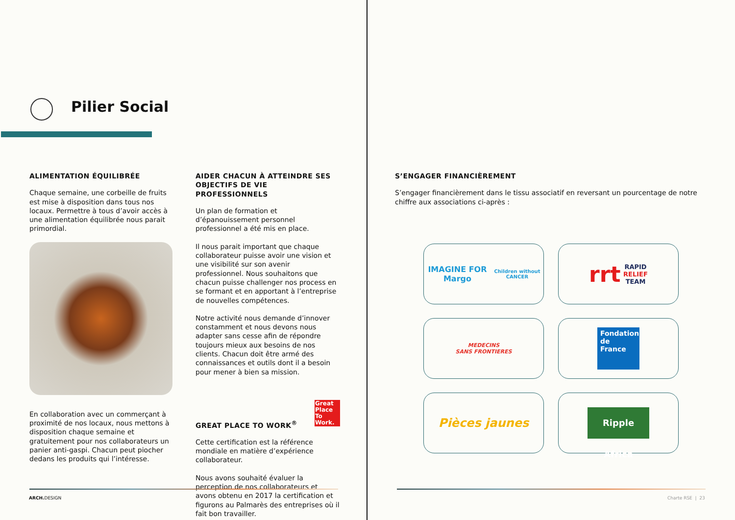Pilier Social
ALIMENTATION ÉQUILIBRÉE
Chaque semaine, une corbeille de fruits est mise à disposition dans tous nos locaux. Permettre à tous d’avoir accès à une alimentation équilibrée nous parait primordial.
En collaboration avec un commerçant à proximité de nos locaux, nous mettons à disposition chaque semaine et gratuitement pour nos collaborateurs un panier anti-gaspi. Chacun peut piocher dedans les produits qui l’intéresse.
AIDER CHACUN À ATTEINDRE SES OBJECTIFS DE VIE PROFESSIONNELS
Un plan de formation et d’épanouissement personnel professionnel a été mis en place.
Il nous parait important que chaque collaborateur puisse avoir une vision et une visibilité sur son avenir professionnel. Nous souhaitons que chacun puisse challenger nos process en se formant et en apportant à l’entreprise de nouvelles compétences.
Notre activité nous demande d’innover constamment et nous devons nous adapter sans cesse afin de répondre toujours mieux aux besoins de nos clients. Chacun doit être armé des connaissances et outils dont il a besoin pour mener à bien sa mission.
Great Place To Work.
GREAT PLACE TO WORK<sup>®</sup>
Cette certification est la référence mondiale en matière d’expérience collaborateur.
Nous avons souhaité évaluer la perception de nos collaborateurs et avons obtenu en 2017 la certification et figurons au Palmarès des entreprises où il fait bon travailler.
ARCH. DESIGN
S’ENGAGER FINANCIÈREMENT
S’engager financièrement dans le tissu associatif en reversant un pourcentage de notre chiffre aux associations ci-après :
IMAGINE FOR Margo
Children without CANCER
rrt RAPID
RELIEF
TEAM
MEDECINS
SANS FRONTIERES
Fondation de France
Pièces jaunes
Ripple Africa
Charte RSE | 23